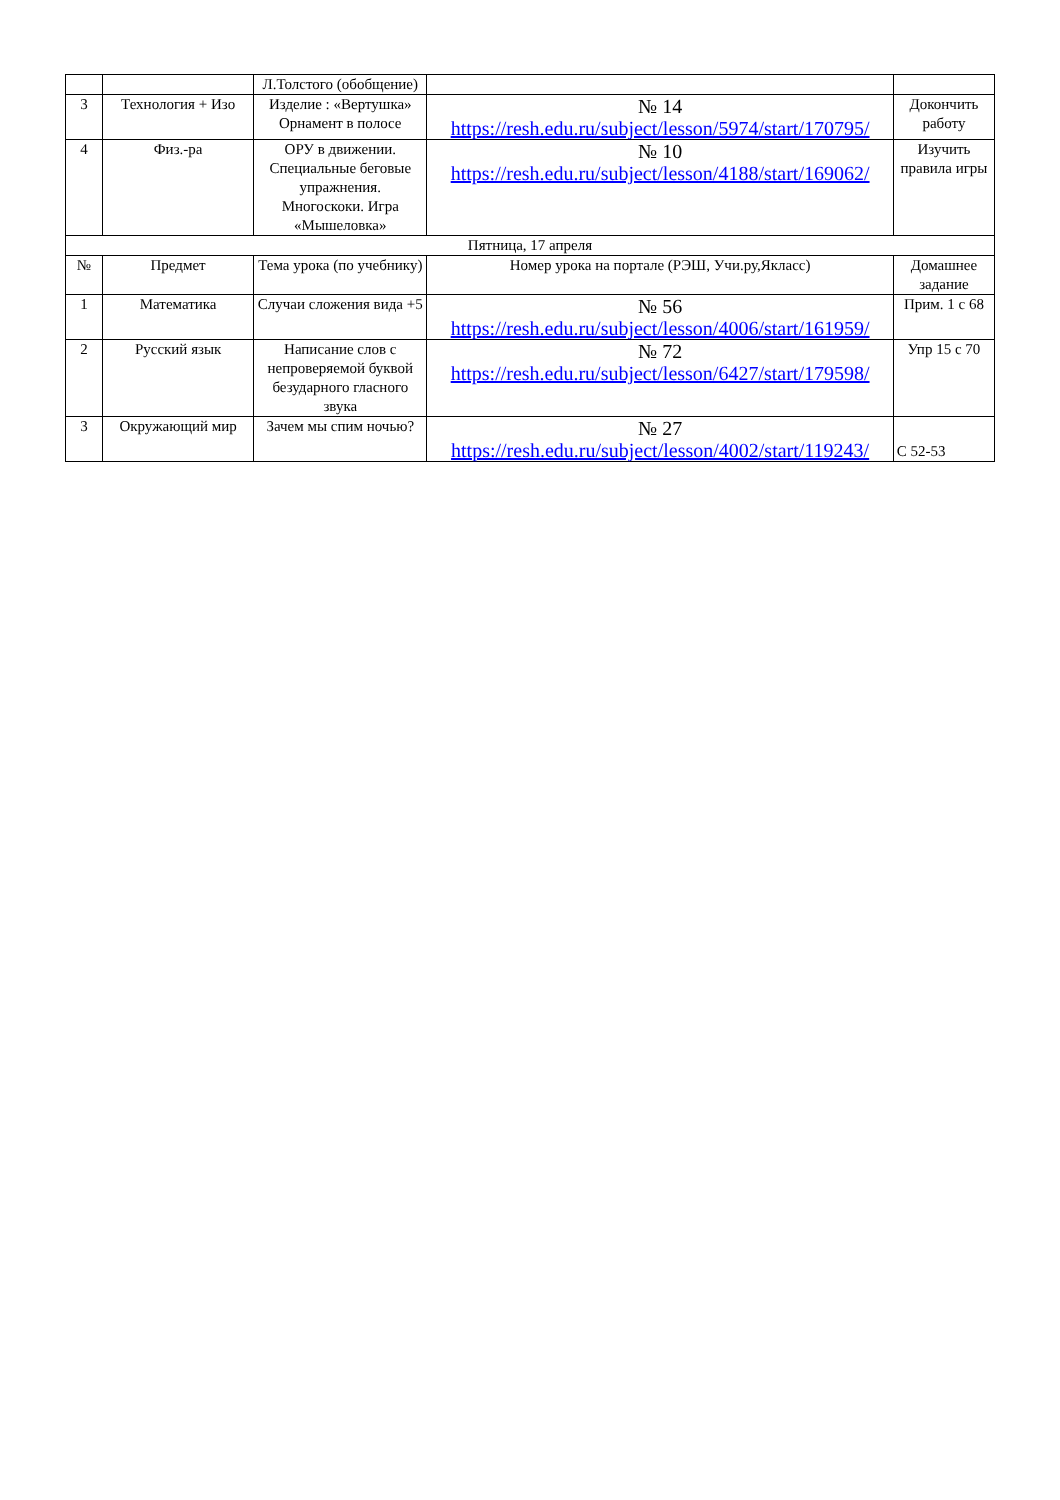| | | Л.Толстого (обобщение) | | |
| 3 | Технология + Изо | Изделие : «Вертушка» Орнамент в полосе | № 14 https://resh.edu.ru/subject/lesson/5974/start/170795/ | Доконч­ить работу |
| 4 | Физ.-ра | ОРУ в движении. Специальные беговые упражнения. Многоскоки. Игра «Мышеловка» | № 10 https://resh.edu.ru/subject/lesson/4188/start/169062/ | Изучить правила игры |
| Пятница, 17 апреля | | | | |
| № | Предмет | Тема урока (по учебнику) | Номер урока на портале (РЭШ, Учи.ру,Якласс) | Домашнее задание |
| 1 | Математика | Случаи сложения вида +5 | № 56 https://resh.edu.ru/subject/lesson/4006/start/161959/ | Прим. 1 с 68 |
| 2 | Русский язык | Написание слов с непроверяемой буквой безударного гласного звука | № 72 https://resh.edu.ru/subject/lesson/6427/start/179598/ | Упр 15 с 70 |
| 3 | Окружающий мир | Зачем мы спим ночью? | № 27 https://resh.edu.ru/subject/lesson/4002/start/119243/ | С 52-53 |